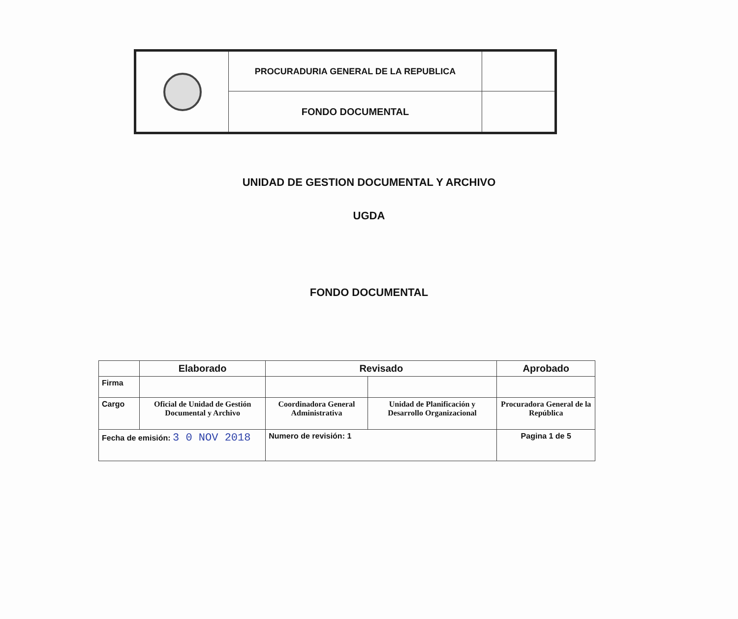| | PROCURADURIA GENERAL DE LA REPUBLICA | |
| | FONDO DOCUMENTAL | |
UNIDAD DE GESTION DOCUMENTAL Y ARCHIVO
UGDA
FONDO DOCUMENTAL
| | Elaborado | Revisado | | Aprobado |
| --- | --- | --- | --- | --- |
| Firma | | | | |
| Cargo | Oficial de Unidad de Gestión Documental y Archivo | Coordinadora General Administrativa | Unidad de Planificación y Desarrollo Organizacional | Procuradora General de la República |
| Fecha de emisión: 3 0 NOV 2018 | | Numero de revisión: 1 | | Pagina 1 de 5 |